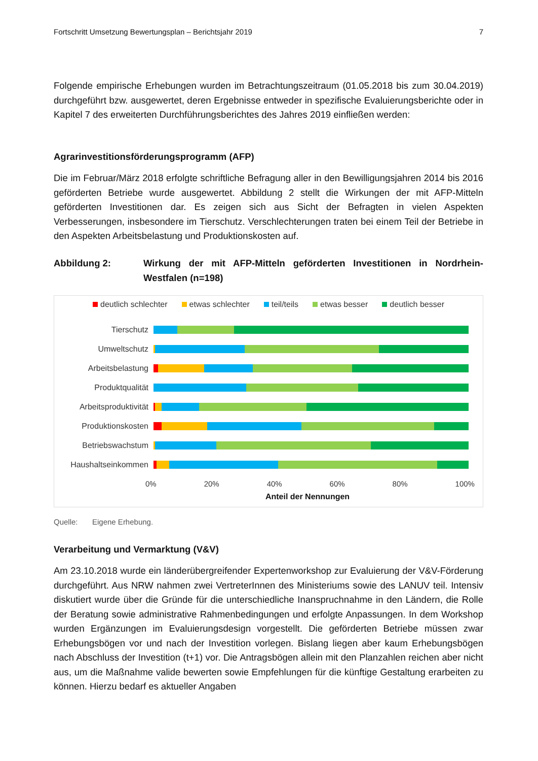Fortschritt Umsetzung Bewertungsplan – Berichtsjahr 2019 7
Folgende empirische Erhebungen wurden im Betrachtungszeitraum (01.05.2018 bis zum 30.04.2019) durchgeführt bzw. ausgewertet, deren Ergebnisse entweder in spezifische Evaluierungsberichte oder in Kapitel 7 des erweiterten Durchführungsberichtes des Jahres 2019 einfließen werden:
Agrarinvestitionsförderungsprogramm (AFP)
Die im Februar/März 2018 erfolgte schriftliche Befragung aller in den Bewilligungsjahren 2014 bis 2016 geförderten Betriebe wurde ausgewertet. Abbildung 2 stellt die Wirkungen der mit AFP-Mitteln geförderten Investitionen dar. Es zeigen sich aus Sicht der Befragten in vielen Aspekten Verbesserungen, insbesondere im Tierschutz. Verschlechterungen traten bei einem Teil der Betriebe in den Aspekten Arbeitsbelastung und Produktionskosten auf.
Abbildung 2: Wirkung der mit AFP-Mitteln geförderten Investitionen in Nordrhein-Westfalen (n=198)
deutlich schlechter etwas schlechter teil/teils etwas besser deutlich besser
Tierschutz
Umweltschutz
Arbeitsbelastung
Produktqualität
Arbeitsproduktivität
Produktionskosten
Betriebswachstum
Haushaltseinkommen
0% 20% 40% 60% 80% 100%
Anteil der Nennungen
Quelle: Eigene Erhebung.
Verarbeitung und Vermarktung (V&V)
Am 23.10.2018 wurde ein länderübergreifender Expertenworkshop zur Evaluierung der V&V-Förderung durchgeführt. Aus NRW nahmen zwei VertreterInnen des Ministeriums sowie des LANUV teil. Intensiv diskutiert wurde über die Gründe für die unterschiedliche Inanspruchnahme in den Ländern, die Rolle der Beratung sowie administrative Rahmenbedingungen und erfolgte Anpassungen. In dem Workshop wurden Ergänzungen im Evaluierungsdesign vorgestellt. Die geförderten Betriebe müssen zwar Erhebungsbögen vor und nach der Investition vorlegen. Bislang liegen aber kaum Erhebungsbögen nach Abschluss der Investition (t+1) vor. Die Antragsbögen allein mit den Planzahlen reichen aber nicht aus, um die Maßnahme valide bewerten sowie Empfehlungen für die künftige Gestaltung erarbeiten zu können. Hierzu bedarf es aktueller Angaben